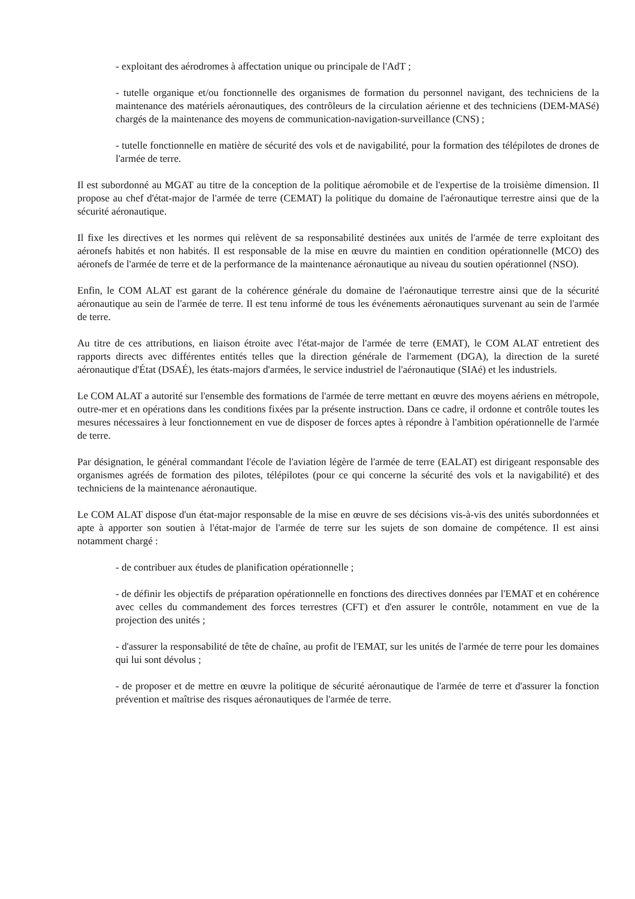- exploitant des aérodromes à affectation unique ou principale de l'AdT ;
- tutelle organique et/ou fonctionnelle des organismes de formation du personnel navigant, des techniciens de la maintenance des matériels aéronautiques, des contrôleurs de la circulation aérienne et des techniciens (DEM-MASé) chargés de la maintenance des moyens de communication-navigation-surveillance (CNS) ;
- tutelle fonctionnelle en matière de sécurité des vols et de navigabilité, pour la formation des télépilotes de drones de l'armée de terre.
Il est subordonné au MGAT au titre de la conception de la politique aéromobile et de l'expertise de la troisième dimension. Il propose au chef d'état-major de l'armée de terre (CEMAT) la politique du domaine de l'aéronautique terrestre ainsi que de la sécurité aéronautique.
Il fixe les directives et les normes qui relèvent de sa responsabilité destinées aux unités de l'armée de terre exploitant des aéronefs habités et non habités. Il est responsable de la mise en œuvre du maintien en condition opérationnelle (MCO) des aéronefs de l'armée de terre et de la performance de la maintenance aéronautique au niveau du soutien opérationnel (NSO).
Enfin, le COM ALAT est garant de la cohérence générale du domaine de l'aéronautique terrestre ainsi que de la sécurité aéronautique au sein de l'armée de terre. Il est tenu informé de tous les événements aéronautiques survenant au sein de l'armée de terre.
Au titre de ces attributions, en liaison étroite avec l'état-major de l'armée de terre (EMAT), le COM ALAT entretient des rapports directs avec différentes entités telles que la direction générale de l'armement (DGA), la direction de la sureté aéronautique d'État (DSAÉ), les états-majors d'armées, le service industriel de l'aéronautique (SIAé) et les industriels.
Le COM ALAT a autorité sur l'ensemble des formations de l'armée de terre mettant en œuvre des moyens aériens en métropole, outre-mer et en opérations dans les conditions fixées par la présente instruction. Dans ce cadre, il ordonne et contrôle toutes les mesures nécessaires à leur fonctionnement en vue de disposer de forces aptes à répondre à l'ambition opérationnelle de l'armée de terre.
Par désignation, le général commandant l'école de l'aviation légère de l'armée de terre (EALAT) est dirigeant responsable des organismes agréés de formation des pilotes, télépilotes (pour ce qui concerne la sécurité des vols et la navigabilité) et des techniciens de la maintenance aéronautique.
Le COM ALAT dispose d'un état-major responsable de la mise en œuvre de ses décisions vis-à-vis des unités subordonnées et apte à apporter son soutien à l'état-major de l'armée de terre sur les sujets de son domaine de compétence. Il est ainsi notamment chargé :
- de contribuer aux études de planification opérationnelle ;
- de définir les objectifs de préparation opérationnelle en fonctions des directives données par l'EMAT et en cohérence avec celles du commandement des forces terrestres (CFT) et d'en assurer le contrôle, notamment en vue de la projection des unités ;
- d'assurer la responsabilité de tête de chaîne, au profit de l'EMAT, sur les unités de l'armée de terre pour les domaines qui lui sont dévolus ;
- de proposer et de mettre en œuvre la politique de sécurité aéronautique de l'armée de terre et d'assurer la fonction prévention et maîtrise des risques aéronautiques de l'armée de terre.